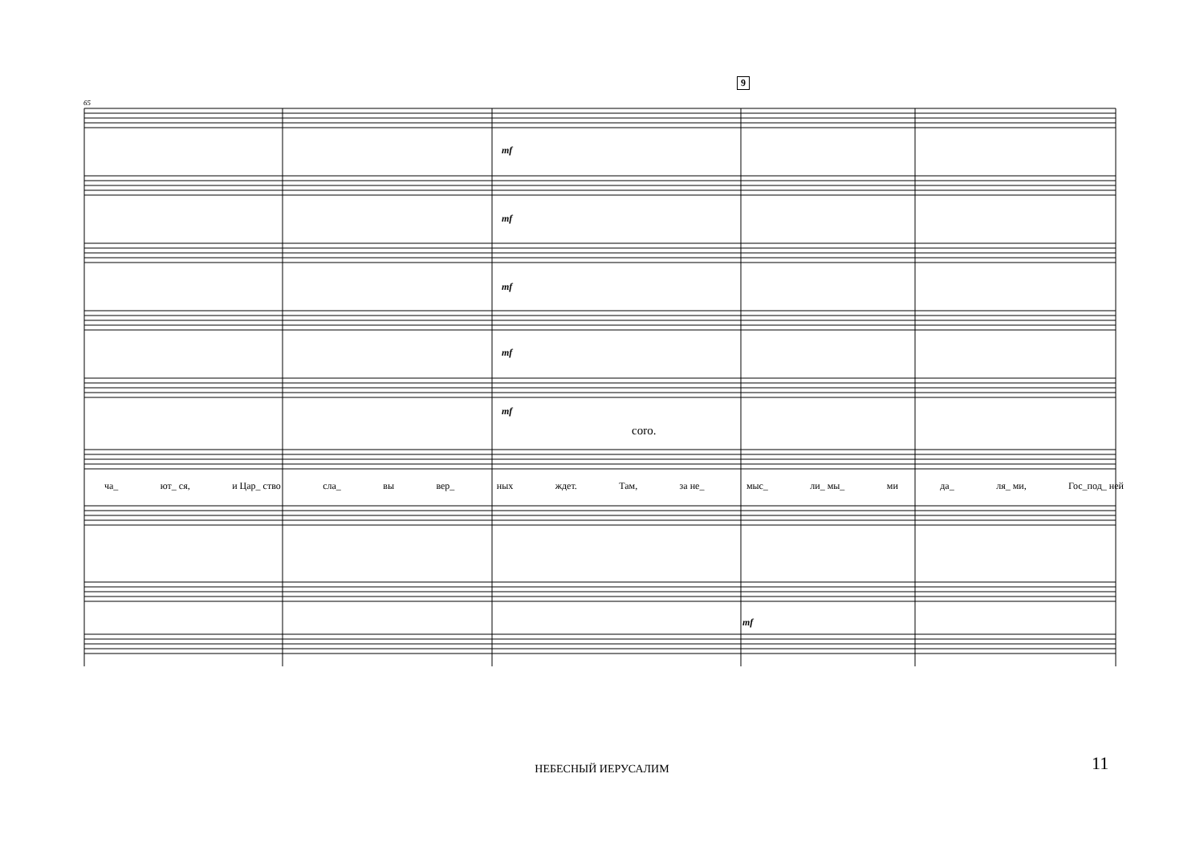9
mf
mf
mf
mf
mf
mf
coro.
65
ча_ ют_ ся, и Цар_ ство сла_ вы вер_ ных ждет. Там, за не_ мыс_ ли_ мы_ ми да_ ля_ ми, Гос_под_ ней
НЕБЕСНЫЙ ИЕРУСАЛИМ 11